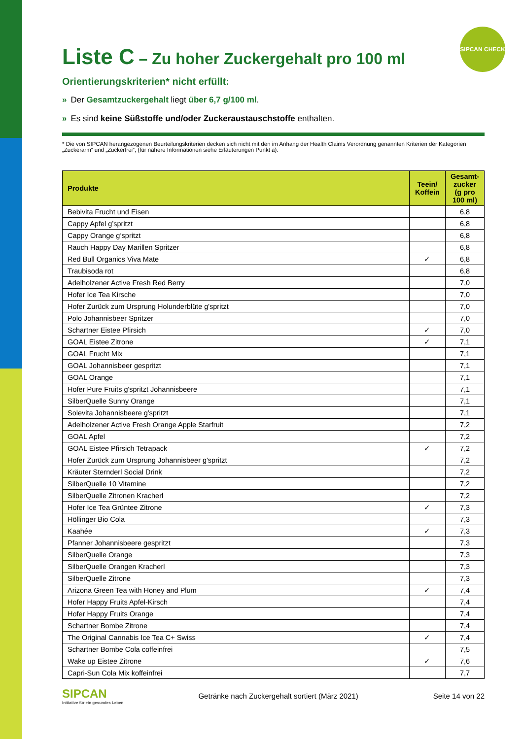SIPCAN CHECK
Liste C – Zu hoher Zuckergehalt pro 100 ml
Orientierungskriterien* nicht erfüllt:
» Der Gesamtzuckergehalt liegt über 6,7 g/100 ml.
» Es sind keine Süßstoffe und/oder Zuckeraustauschstoffe enthalten.
* Die von SIPCAN herangezogenen Beurteilungskriterien decken sich nicht mit den im Anhang der Health Claims Verordnung genannten Kriterien der Kategorien „Zuckerarm“ und „Zuckerfrei“, (für nähere Informationen siehe Erläuterungen Punkt a).
| Produkte | Teein/ Koffein | Gesamt-zucker (g pro 100 ml) |
| --- | --- | --- |
| Bebivita Frucht und Eisen | | 6,8 |
| Cappy Apfel g’spritzt | | 6,8 |
| Cappy Orange g‘spritzt | | 6,8 |
| Rauch Happy Day Marillen Spritzer | | 6,8 |
| Red Bull Organics Viva Mate | ✓ | 6,8 |
| Traubisoda rot | | 6,8 |
| Adelholzener Active Fresh Red Berry | | 7,0 |
| Hofer Ice Tea Kirsche | | 7,0 |
| Hofer Zurück zum Ursprung Holunderblüte g'spritzt | | 7,0 |
| Polo Johannisbeer Spritzer | | 7,0 |
| Schartner Eistee Pfirsich | ✓ | 7,0 |
| GOAL Eistee Zitrone | ✓ | 7,1 |
| GOAL Frucht Mix | | 7,1 |
| GOAL Johannisbeer gespritzt | | 7,1 |
| GOAL Orange | | 7,1 |
| Hofer Pure Fruits g'spritzt Johannisbeere | | 7,1 |
| SilberQuelle Sunny Orange | | 7,1 |
| Solevita Johannisbeere g'spritzt | | 7,1 |
| Adelholzener Active Fresh Orange Apple Starfruit | | 7,2 |
| GOAL Apfel | | 7,2 |
| GOAL Eistee Pfirsich Tetrapack | ✓ | 7,2 |
| Hofer Zurück zum Ursprung Johannisbeer g'spritzt | | 7,2 |
| Kräuter Sternderl Social Drink | | 7,2 |
| SilberQuelle 10 Vitamine | | 7,2 |
| SilberQuelle Zitronen Kracherl | | 7,2 |
| Hofer Ice Tea Grüntee Zitrone | ✓ | 7,3 |
| Höllinger Bio Cola | | 7,3 |
| Kaahée | ✓ | 7,3 |
| Pfanner Johannisbeere gespritzt | | 7,3 |
| SilberQuelle Orange | | 7,3 |
| SilberQuelle Orangen Kracherl | | 7,3 |
| SilberQuelle Zitrone | | 7,3 |
| Arizona Green Tea with Honey and Plum | ✓ | 7,4 |
| Hofer Happy Fruits Apfel-Kirsch | | 7,4 |
| Hofer Happy Fruits Orange | | 7,4 |
| Schartner Bombe Zitrone | | 7,4 |
| The Original Cannabis Ice Tea C+ Swiss | ✓ | 7,4 |
| Schartner Bombe Cola coffeinfrei | | 7,5 |
| Wake up Eistee Zitrone | ✓ | 7,6 |
| Capri-Sun Cola Mix koffeinfrei | | 7,7 |
SIPCAN
Initiative für ein gesundes Leben
Getränke nach Zuckergehalt sortiert (März 2021)
Seite 14 von 22